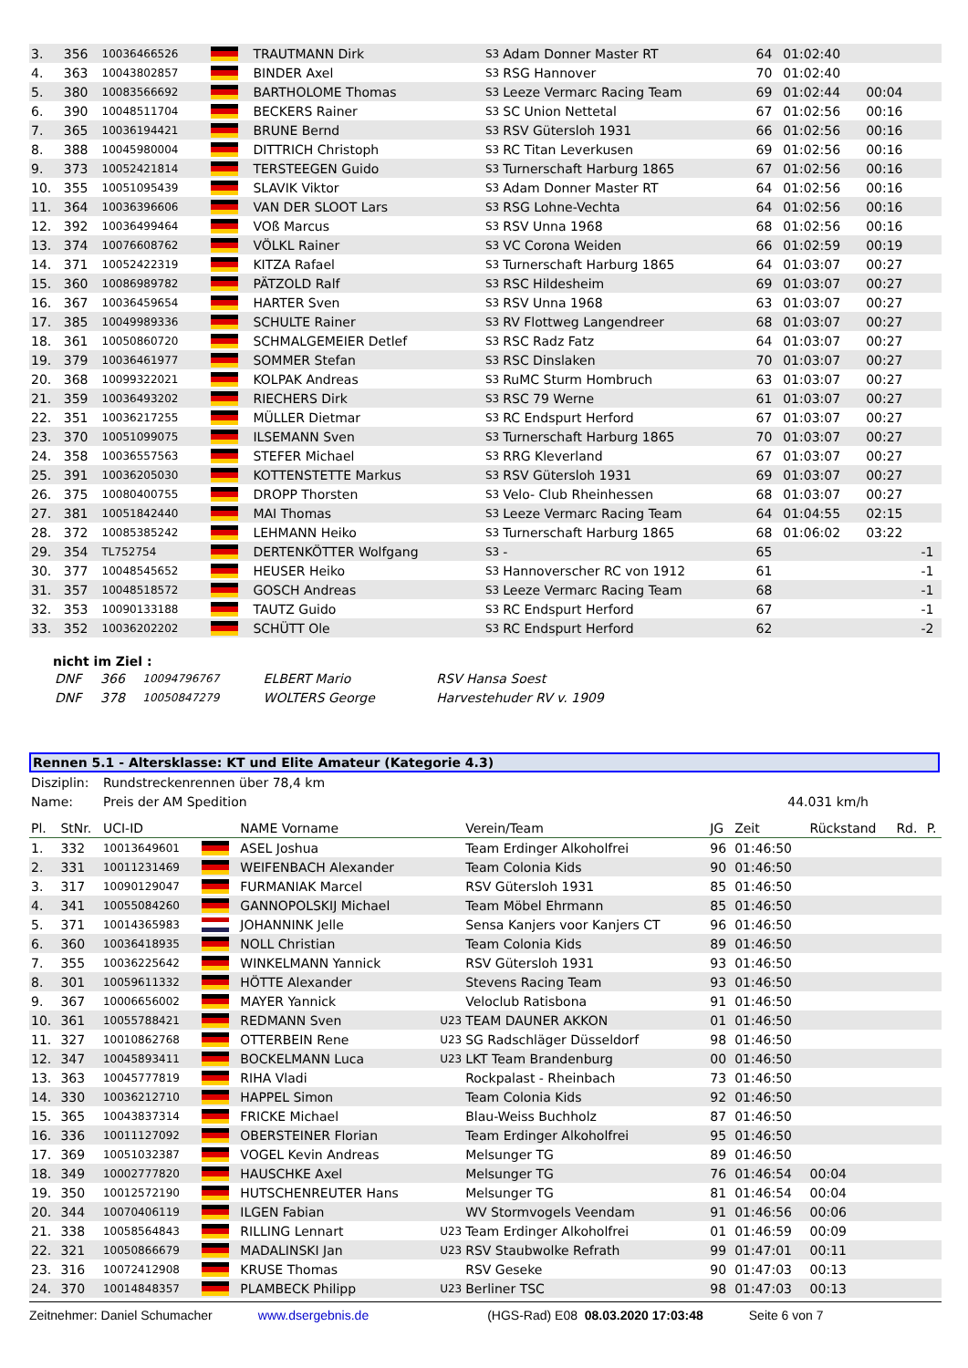| 3. | 356 | 10036466526 | | TRAUTMANN Dirk | S3 | Adam Donner Master RT | 64 | 01:02:40 | | |
| 4. | 363 | 10043802857 | | BINDER Axel | S3 | RSG Hannover | 70 | 01:02:40 | | |
| 5. | 380 | 10083566692 | | BARTHOLOME Thomas | S3 | Leeze Vermarc Racing Team | 69 | 01:02:44 | 00:04 | |
| 6. | 390 | 10048511704 | | BECKERS Rainer | S3 | SC Union Nettetal | 67 | 01:02:56 | 00:16 | |
| 7. | 365 | 10036194421 | | BRUNE Bernd | S3 | RSV Gütersloh 1931 | 66 | 01:02:56 | 00:16 | |
| 8. | 388 | 10045980004 | | DITTRICH Christoph | S3 | RC Titan Leverkusen | 69 | 01:02:56 | 00:16 | |
| 9. | 373 | 10052421814 | | TERSTEEGEN Guido | S3 | Turnerschaft Harburg 1865 | 67 | 01:02:56 | 00:16 | |
| 10. | 355 | 10051095439 | | SLAVIK Viktor | S3 | Adam Donner Master RT | 64 | 01:02:56 | 00:16 | |
| 11. | 364 | 10036396606 | | VAN DER SLOOT Lars | S3 | RSG Lohne-Vechta | 64 | 01:02:56 | 00:16 | |
| 12. | 392 | 10036499464 | | VOß Marcus | S3 | RSV Unna 1968 | 68 | 01:02:56 | 00:16 | |
| 13. | 374 | 10076608762 | | VÖLKL Rainer | S3 | VC Corona Weiden | 66 | 01:02:59 | 00:19 | |
| 14. | 371 | 10052422319 | | KITZA Rafael | S3 | Turnerschaft Harburg 1865 | 64 | 01:03:07 | 00:27 | |
| 15. | 360 | 10086989782 | | PÄTZOLD Ralf | S3 | RSC Hildesheim | 69 | 01:03:07 | 00:27 | |
| 16. | 367 | 10036459654 | | HARTER Sven | S3 | RSV Unna 1968 | 63 | 01:03:07 | 00:27 | |
| 17. | 385 | 10049989336 | | SCHULTE Rainer | S3 | RV Flottweg Langendreer | 68 | 01:03:07 | 00:27 | |
| 18. | 361 | 10050860720 | | SCHMALGEMEIER Detlef | S3 | RSC Radz Fatz | 64 | 01:03:07 | 00:27 | |
| 19. | 379 | 10036461977 | | SOMMER Stefan | S3 | RSC Dinslaken | 70 | 01:03:07 | 00:27 | |
| 20. | 368 | 10099322021 | | KOLPAK Andreas | S3 | RuMC Sturm Hombruch | 63 | 01:03:07 | 00:27 | |
| 21. | 359 | 10036493202 | | RIECHERS Dirk | S3 | RSC 79 Werne | 61 | 01:03:07 | 00:27 | |
| 22. | 351 | 10036217255 | | MÜLLER Dietmar | S3 | RC Endspurt Herford | 67 | 01:03:07 | 00:27 | |
| 23. | 370 | 10051099075 | | ILSEMANN Sven | S3 | Turnerschaft Harburg 1865 | 70 | 01:03:07 | 00:27 | |
| 24. | 358 | 10036557563 | | STEFER Michael | S3 | RRG Kleverland | 67 | 01:03:07 | 00:27 | |
| 25. | 391 | 10036205030 | | KOTTENSTETTE Markus | S3 | RSV Gütersloh 1931 | 69 | 01:03:07 | 00:27 | |
| 26. | 375 | 10080400755 | | DROPP Thorsten | S3 | Velo- Club Rheinhessen | 68 | 01:03:07 | 00:27 | |
| 27. | 381 | 10051842440 | | MAI Thomas | S3 | Leeze Vermarc Racing Team | 64 | 01:04:55 | 02:15 | |
| 28. | 372 | 10085385242 | | LEHMANN Heiko | S3 | Turnerschaft Harburg 1865 | 68 | 01:06:02 | 03:22 | |
| 29. | 354 | TL752754 | | DERTENKÖTTER Wolfgang | S3 | - | 65 | | | -1 |
| 30. | 377 | 10048545652 | | HEUSER Heiko | S3 | Hannoverscher RC von 1912 | 61 | | | -1 |
| 31. | 357 | 10048518572 | | GOSCH Andreas | S3 | Leeze Vermarc Racing Team | 68 | | | -1 |
| 32. | 353 | 10090133188 | | TAUTZ Guido | S3 | RC Endspurt Herford | 67 | | | -1 |
| 33. | 352 | 10036202202 | | SCHÜTT Ole | S3 | RC Endspurt Herford | 62 | | | -2 |
nicht im Ziel :
| DNF | 366 | 10094796767 | ELBERT Mario | RSV Hansa Soest |
| DNF | 378 | 10050847279 | WOLTERS George | Harvestehuder RV v. 1909 |
Rennen 5.1 - Altersklasse: KT und Elite Amateur (Kategorie 4.3)
| Disziplin: | Rundstreckenrennen über 78,4 km | |
| Name: | Preis der AM Spedition | 44.031 km/h |
| Pl. | StNr. | UCI-ID | | NAME Vorname | | Verein/Team | JG | Zeit | Rückstand | Rd. | P. |
| --- | --- | --- | --- | --- | --- | --- | --- | --- | --- | --- | --- |
| 1. | 332 | 10013649601 | | ASEL Joshua | | Team Erdinger Alkoholfrei | 96 | 01:46:50 | | | |
| 2. | 331 | 10011231469 | | WEIFENBACH Alexander | | Team Colonia Kids | 90 | 01:46:50 | | | |
| 3. | 317 | 10090129047 | | FURMANIAK Marcel | | RSV Gütersloh 1931 | 85 | 01:46:50 | | | |
| 4. | 341 | 10055084260 | | GANNOPOLSKIJ Michael | | Team Möbel Ehrmann | 85 | 01:46:50 | | | |
| 5. | 371 | 10014365983 | | JOHANNINK Jelle | | Sensa Kanjers voor Kanjers CT | 96 | 01:46:50 | | | |
| 6. | 360 | 10036418935 | | NOLL Christian | | Team Colonia Kids | 89 | 01:46:50 | | | |
| 7. | 355 | 10036225642 | | WINKELMANN Yannick | | RSV Gütersloh 1931 | 93 | 01:46:50 | | | |
| 8. | 301 | 10059611332 | | HÖTTE Alexander | | Stevens Racing Team | 93 | 01:46:50 | | | |
| 9. | 367 | 10006656002 | | MAYER Yannick | | Veloclub Ratisbona | 91 | 01:46:50 | | | |
| 10. | 361 | 10055788421 | | REDMANN Sven | U23 | TEAM DAUNER AKKON | 01 | 01:46:50 | | | |
| 11. | 327 | 10010862768 | | OTTERBEIN Rene | U23 | SG Radschläger Düsseldorf | 98 | 01:46:50 | | | |
| 12. | 347 | 10045893411 | | BOCKELMANN Luca | U23 | LKT Team Brandenburg | 00 | 01:46:50 | | | |
| 13. | 363 | 10045777819 | | RIHA Vladi | | Rockpalast - Rheinbach | 73 | 01:46:50 | | | |
| 14. | 330 | 10036212710 | | HAPPEL Simon | | Team Colonia Kids | 92 | 01:46:50 | | | |
| 15. | 365 | 10043837314 | | FRICKE Michael | | Blau-Weiss Buchholz | 87 | 01:46:50 | | | |
| 16. | 336 | 10011127092 | | OBERSTEINER Florian | | Team Erdinger Alkoholfrei | 95 | 01:46:50 | | | |
| 17. | 369 | 10051032387 | | VOGEL Kevin Andreas | | Melsunger TG | 89 | 01:46:50 | | | |
| 18. | 349 | 10002777820 | | HAUSCHKE Axel | | Melsunger TG | 76 | 01:46:54 | 00:04 | | |
| 19. | 350 | 10012572190 | | HUTSCHENREUTER Hans | | Melsunger TG | 81 | 01:46:54 | 00:04 | | |
| 20. | 344 | 10070406119 | | ILGEN Fabian | | WV Stormvogels Veendam | 91 | 01:46:56 | 00:06 | | |
| 21. | 338 | 10058564843 | | RILLING Lennart | U23 | Team Erdinger Alkoholfrei | 01 | 01:46:59 | 00:09 | | |
| 22. | 321 | 10050866679 | | MADALINSKI Jan | U23 | RSV Staubwolke Refrath | 99 | 01:47:01 | 00:11 | | |
| 23. | 316 | 10072412908 | | KRUSE Thomas | | RSV Geseke | 90 | 01:47:03 | 00:13 | | |
| 24. | 370 | 10014848357 | | PLAMBECK Philipp | U23 | Berliner TSC | 98 | 01:47:03 | 00:13 | | |
Zeitnehmer: Daniel Schumacher www.dsergebnis.de (HGS-Rad) E08 08.03.2020 17:03:48 Seite 6 von 7